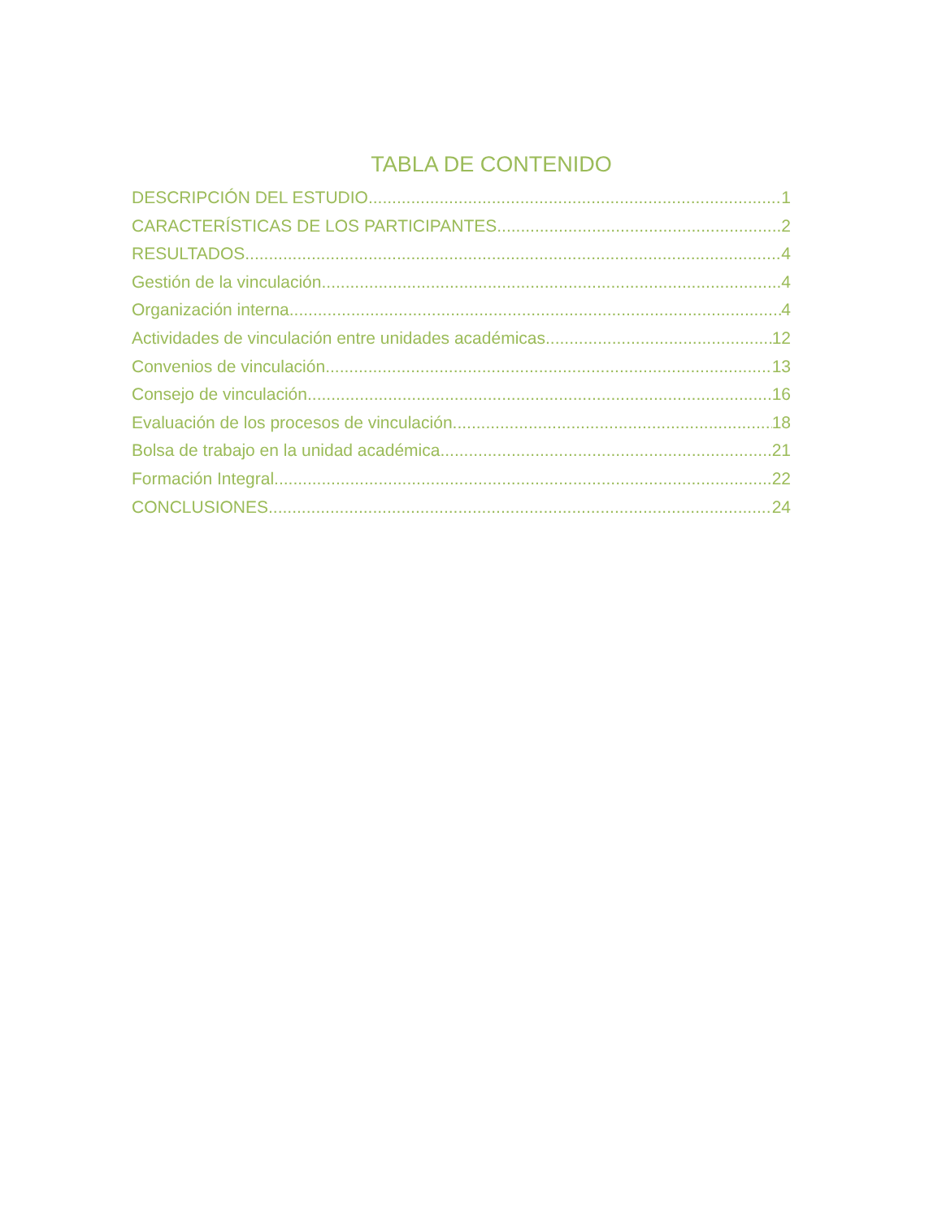TABLA DE CONTENIDO
DESCRIPCIÓN DEL ESTUDIO 1
CARACTERÍSTICAS DE LOS PARTICIPANTES 2
RESULTADOS 4
Gestión de la vinculación 4
Organización interna 4
Actividades de vinculación entre unidades académicas 12
Convenios de vinculación 13
Consejo de vinculación 16
Evaluación de los procesos de vinculación 18
Bolsa de trabajo en la unidad académica 21
Formación Integral 22
CONCLUSIONES 24